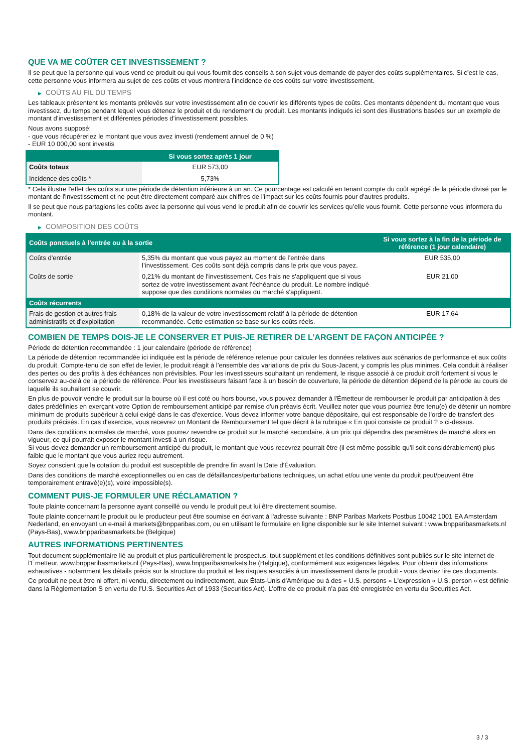QUE VA ME COÛTER CET INVESTISSEMENT ?
Il se peut que la personne qui vous vend ce produit ou qui vous fournit des conseils à son sujet vous demande de payer des coûts supplémentaires. Si c’est le cas, cette personne vous informera au sujet de ces coûts et vous montrera l’incidence de ces coûts sur votre investissement.
▶ COÛTS AU FIL DU TEMPS
Les tableaux présentent les montants prélevés sur votre investissement afin de couvrir les différents types de coûts. Ces montants dépendent du montant que vous investissez, du temps pendant lequel vous détenez le produit et du rendement du produit. Les montants indiqués ici sont des illustrations basées sur un exemple de montant d’investissement et différentes périodes d’investissement possibles.
Nous avons supposé:
- que vous récupéreriez le montant que vous avez investi (rendement annuel de 0 %)
- EUR 10 000,00 sont investis
| | Si vous sortez après 1 jour |
| --- | --- |
| Coûts totaux | EUR 573,00 |
| Incidence des coûts * | 5,73% |
* Cela illustre l'effet des coûts sur une période de détention inférieure à un an. Ce pourcentage est calculé en tenant compte du coût agrégé de la période divisé par le montant de l'investissement et ne peut être directement comparé aux chiffres de l'impact sur les coûts fournis pour d'autres produits.
Il se peut que nous partagions les coûts avec la personne qui vous vend le produit afin de couvrir les services qu’elle vous fournit. Cette personne vous informera du montant.
▶ COMPOSITION DES COÛTS
| Coûts ponctuels à l’entrée ou à la sortie | | Si vous sortez à la fin de la période de référence (1 jour calendaire) |
| --- | --- | --- |
| Coûts d'entrée | 5,35% du montant que vous payez au moment de l’entrée dans l’investissement. Ces coûts sont déjà compris dans le prix que vous payez. | EUR 535,00 |
| Coûts de sortie | 0,21% du montant de l'investissement. Ces frais ne s'appliquent que si vous sortez de votre investissement avant l'échéance du produit. Le nombre indiqué suppose que des conditions normales du marché s'appliquent. | EUR 21,00 |
| Coûts récurrents | | |
| Frais de gestion et autres frais administratifs et d’exploitation | 0,18% de la valeur de votre investissement relatif à la période de détention recommandée. Cette estimation se base sur les coûts réels. | EUR 17,64 |
COMBIEN DE TEMPS DOIS-JE LE CONSERVER ET PUIS-JE RETIRER DE L’ARGENT DE FAÇON ANTICIPÉE ?
Période de détention recommandée : 1 jour calendaire (période de référence)
La période de détention recommandée ici indiquée est la période de référence retenue pour calculer les données relatives aux scénarios de performance et aux coûts du produit. Compte-tenu de son effet de levier, le produit réagit à l’ensemble des variations de prix du Sous-Jacent, y compris les plus minimes. Cela conduit à réaliser des pertes ou des profits à des échéances non prévisibles. Pour les investisseurs souhaitant un rendement, le risque associé à ce produit croît fortement si vous le conservez au-delà de la période de référence. Pour les investisseurs faisant face à un besoin de couverture, la période de détention dépend de la période au cours de laquelle ils souhaitent se couvrir.
En plus de pouvoir vendre le produit sur la bourse où il est coté ou hors bourse, vous pouvez demander à l'Émetteur de rembourser le produit par anticipation à des dates prédéfinies en exerçant votre Option de remboursement anticipé par remise d'un préavis écrit. Veuillez noter que vous pourriez être tenu(e) de détenir un nombre minimum de produits supérieur à celui exigé dans le cas d'exercice. Vous devez informer votre banque dépositaire, qui est responsable de l'ordre de transfert des produits précisés. En cas d'exercice, vous recevrez un Montant de Remboursement tel que décrit à la rubrique « En quoi consiste ce produit ? » ci-dessus.
Dans des conditions normales de marché, vous pourrez revendre ce produit sur le marché secondaire, à un prix qui dépendra des paramètres de marché alors en vigueur, ce qui pourrait exposer le montant investi à un risque.
Si vous devez demander un remboursement anticipé du produit, le montant que vous recevrez pourrait être (il est même possible qu'il soit considérablement) plus faible que le montant que vous auriez reçu autrement.
Soyez conscient que la cotation du produit est susceptible de prendre fin avant la Date d'Évaluation.
Dans des conditions de marché exceptionnelles ou en cas de défaillances/perturbations techniques, un achat et/ou une vente du produit peut/peuvent être temporairement entravé(e)(s), voire impossible(s).
COMMENT PUIS-JE FORMULER UNE RÉCLAMATION ?
Toute plainte concernant la personne ayant conseillé ou vendu le produit peut lui être directement soumise.
Toute plainte concernant le produit ou le producteur peut être soumise en écrivant à l'adresse suivante : BNP Paribas Markets Postbus 10042 1001 EA Amsterdam Nederland, en envoyant un e-mail à markets@bnpparibas.com, ou en utilisant le formulaire en ligne disponible sur le site Internet suivant : www.bnpparibasmarkets.nl (Pays-Bas), www.bnpparibasmarkets.be (Belgique)
AUTRES INFORMATIONS PERTINENTES
Tout document supplémentaire lié au produit et plus particulièrement le prospectus, tout supplément et les conditions définitives sont publiés sur le site internet de l'Émetteur, www.bnpparibasmarkets.nl (Pays-Bas), www.bnpparibasmarkets.be (Belgique), conformément aux exigences légales. Pour obtenir des informations exhaustives - notamment les détails précis sur la structure du produit et les risques associés à un investissement dans le produit - vous devriez lire ces documents.
Ce produit ne peut être ni offert, ni vendu, directement ou indirectement, aux États-Unis d'Amérique ou à des « U.S. persons » L'expression « U.S. person » est définie dans la Réglementation S en vertu de l'U.S. Securities Act of 1933 (Securities Act). L'offre de ce produit n'a pas été enregistrée en vertu du Securities Act.
3 / 3